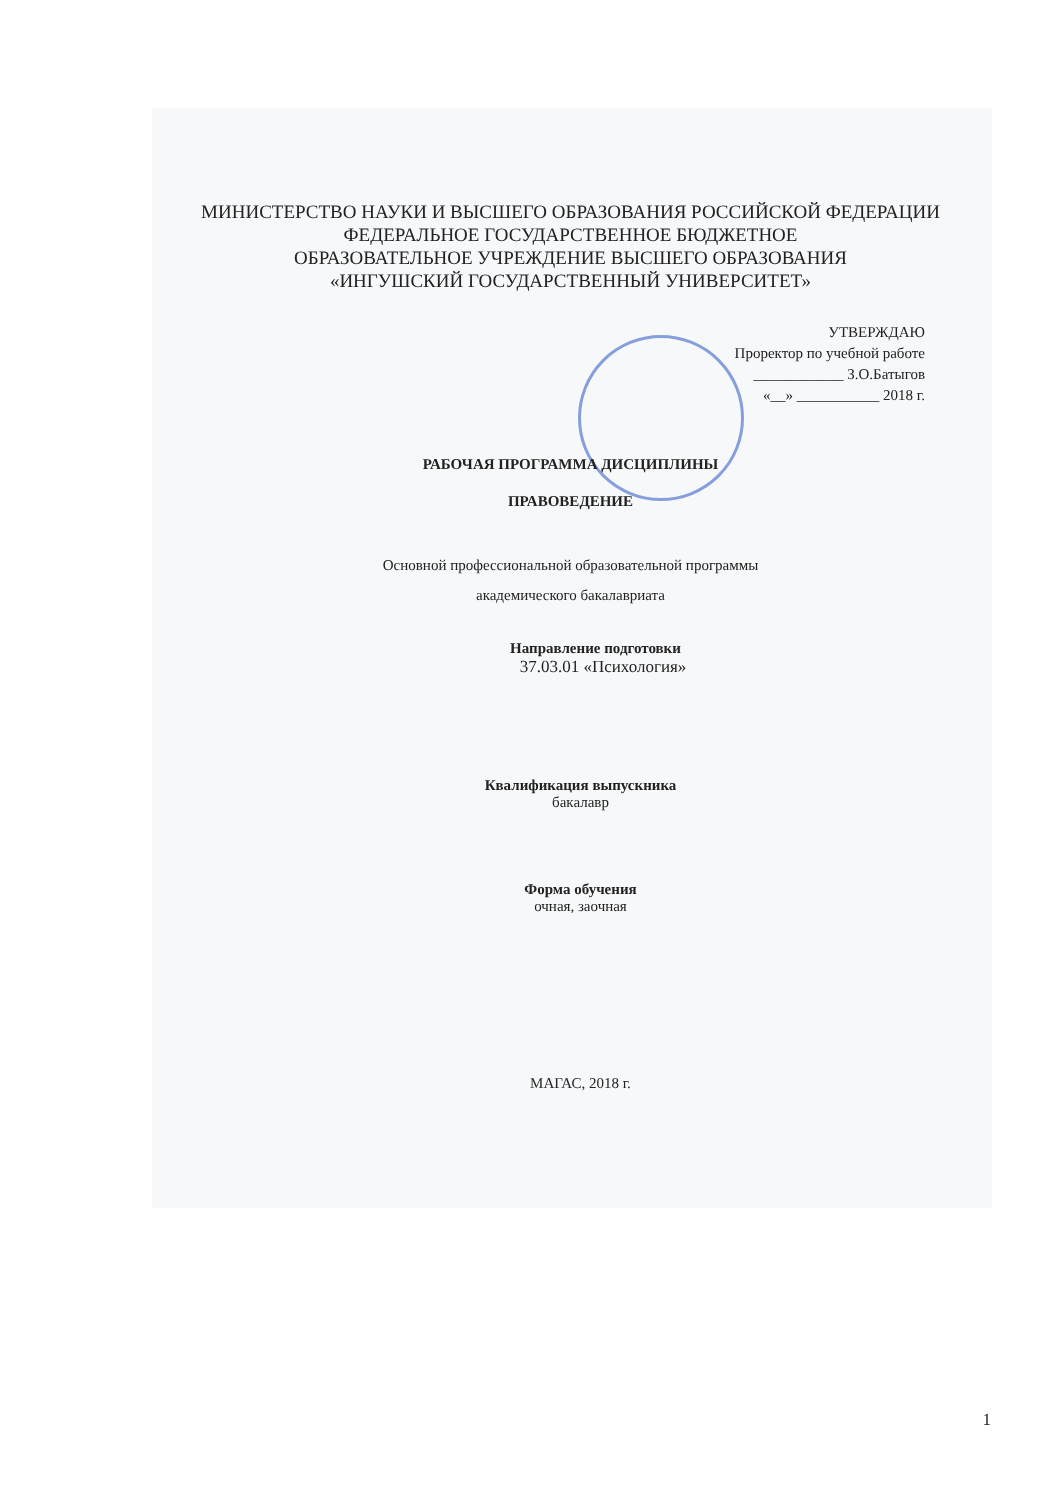МИНИСТЕРСТВО НАУКИ И ВЫСШЕГО ОБРАЗОВАНИЯ РОССИЙСКОЙ ФЕДЕРАЦИИ
ФЕДЕРАЛЬНОЕ ГОСУДАРСТВЕННОЕ БЮДЖЕТНОЕ
ОБРАЗОВАТЕЛЬНОЕ УЧРЕЖДЕНИЕ ВЫСШЕГО ОБРАЗОВАНИЯ
«ИНГУШСКИЙ ГОСУДАРСТВЕННЫЙ УНИВЕРСИТЕТ»
УТВЕРЖДАЮ
Проректор по учебной работе
____________ З.О.Батыгов
«__» ___________ 2018 г.
РАБОЧАЯ ПРОГРАММА ДИСЦИПЛИНЫ
ПРАВОВЕДЕНИЕ
Основной профессиональной образовательной программы
академического бакалавриата
Направление подготовки
37.03.01 «Психология»
Квалификация выпускника
бакалавр
Форма обучения
очная, заочная
МАГАС, 2018 г.
1